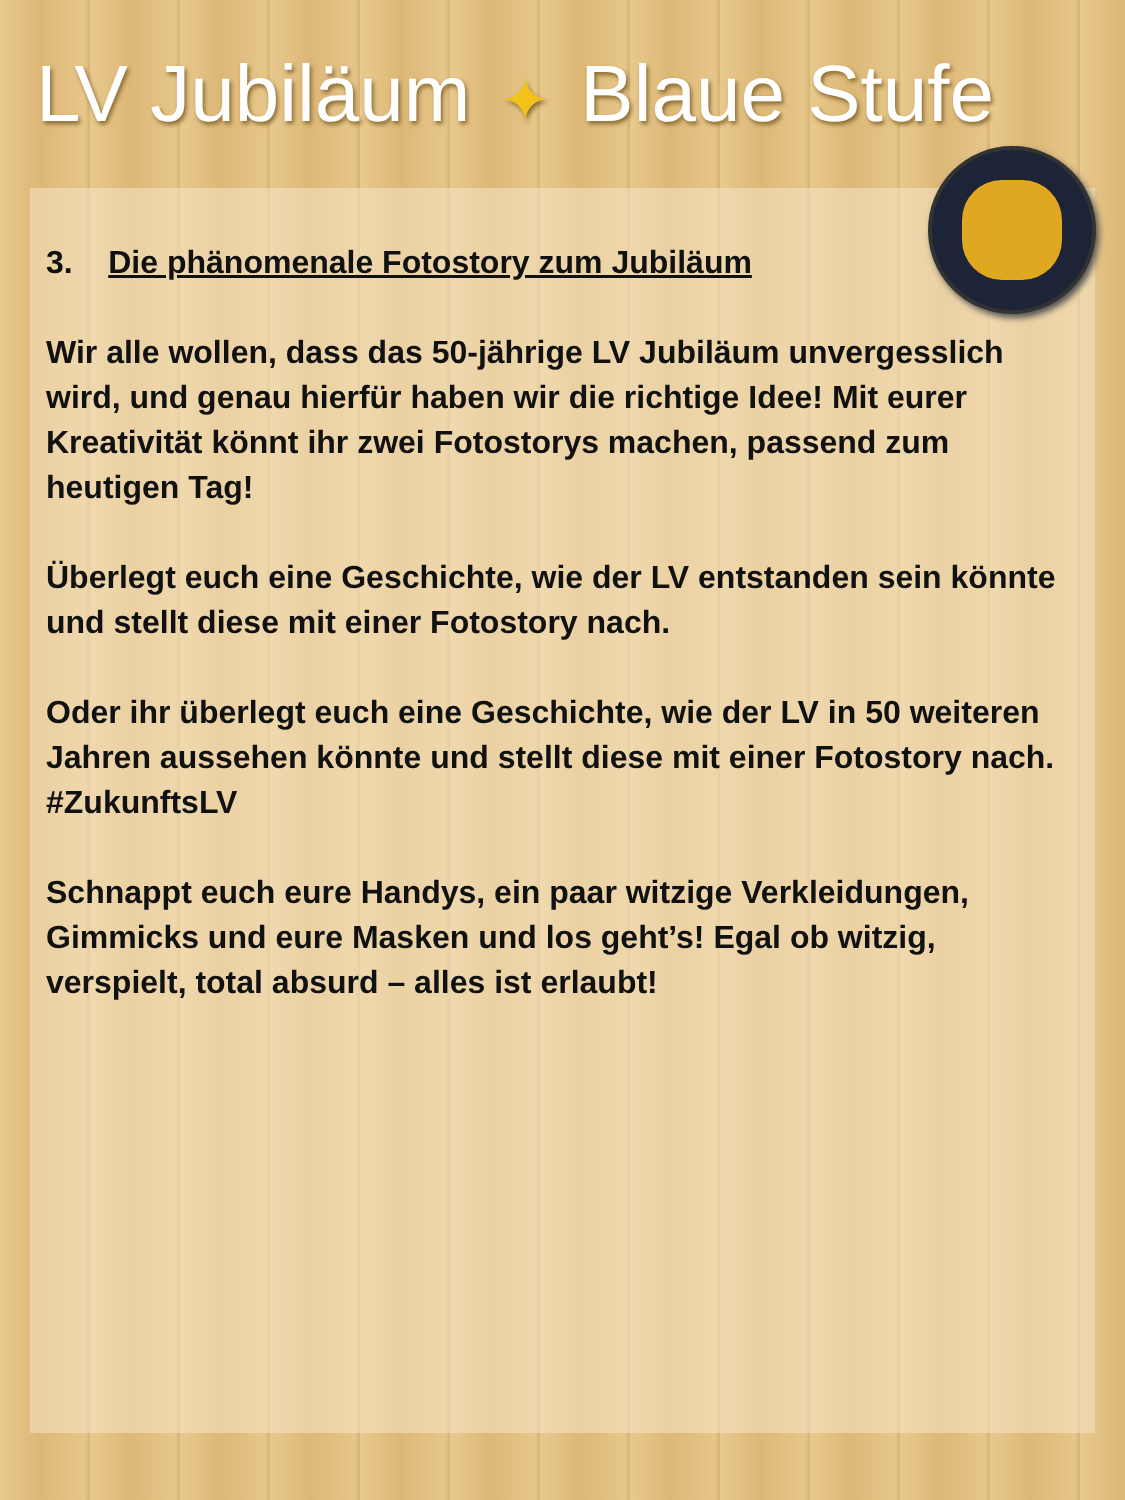LV Jubiläum ✦ Blaue Stufe
3. Die phänomenale Fotostory zum Jubiläum
Wir alle wollen, dass das 50-jährige LV Jubiläum unvergesslich wird, und genau hierfür haben wir die richtige Idee! Mit eurer Kreativität könnt ihr zwei Fotostorys machen, passend zum heutigen Tag!
Überlegt euch eine Geschichte, wie der LV entstanden sein könnte und stellt diese mit einer Fotostory nach.
Oder ihr überlegt euch eine Geschichte, wie der LV in 50 weiteren Jahren aussehen könnte und stellt diese mit einer Fotostory nach. #ZukunftsLV
Schnappt euch eure Handys, ein paar witzige Verkleidungen, Gimmicks und eure Masken und los geht’s! Egal ob witzig, verspielt, total absurd – alles ist erlaubt!